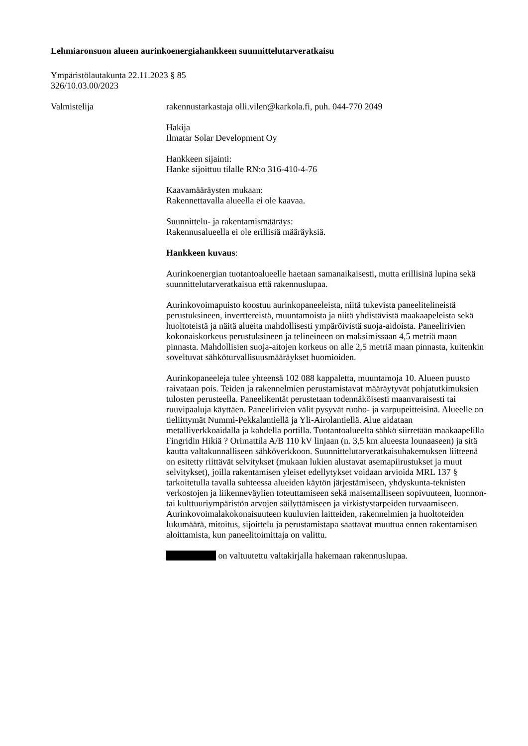Lehmiaronsuon alueen aurinkoenergiahankkeen suunnittelutarveratkaisu
Ympäristölautakunta 22.11.2023 § 85
326/10.03.00/2023
Valmistelija rakennustarkastaja olli.vilen@karkola.fi, puh. 044-770 2049
Hakija
Ilmatar Solar Development Oy
Hankkeen sijainti:
Hanke sijoittuu tilalle RN:o 316-410-4-76
Kaavamääräysten mukaan:
Rakennettavalla alueella ei ole kaavaa.
Suunnittelu- ja rakentamismääräys:
Rakennusalueella ei ole erillisiä määräyksiä.
Hankkeen kuvaus:
Aurinkoenergian tuotantoalueelle haetaan samanaikaisesti, mutta erillisinä lupina sekä suunnittelutarveratkaisua että rakennuslupaa.
Aurinkovoimapuisto koostuu aurinkopaneeleista, niitä tukevista paneelitelineistä perustuksineen, inverttereistä, muuntamoista ja niitä yhdistävistä maakaapeleista sekä huoltoteistä ja näitä alueita mahdollisesti ympäröivistä suoja-aidoista. Paneelirivien kokonaiskorkeus perustuksineen ja telineineen on maksimissaan 4,5 metriä maan pinnasta. Mahdollisien suoja-aitojen korkeus on alle 2,5 metriä maan pinnasta, kuitenkin soveltuvat sähköturvallisuusmääräykset huomioiden.
Aurinkopaneeleja tulee yhteensä 102 088 kappaletta, muuntamoja 10. Alueen puusto raivataan pois. Teiden ja rakennelmien perustamistavat määräytyvät pohjatutkimuksien tulosten perusteella. Paneelikentät perustetaan todennäköisesti maanvaraisesti tai ruuvipaaluja käyttäen. Paneelirivien välit pysyvät ruoho- ja varpupeitteisinä. Alueelle on tieliittymät Nummi-Pekkalantiellä ja Yli-Airolantiellä. Alue aidataan metalliverkkoaidalla ja kahdella portilla. Tuotantoalueelta sähkö siirretään maakaapelilla Fingridin Hikiä ? Orimattila A/B 110 kV linjaan (n. 3,5 km alueesta lounaaseen) ja sitä kautta valtakunnalliseen sähköverkkoon. Suunnittelutarveratkaisuhakemuksen liitteenä on esitetty riittävät selvitykset (mukaan lukien alustavat asemapiirustukset ja muut selvitykset), joilla rakentamisen yleiset edellytykset voidaan arvioida MRL 137 § tarkoitetulla tavalla suhteessa alueiden käytön järjestämiseen, yhdyskunta-teknisten verkostojen ja liikenneväylien toteuttamiseen sekä maisemalliseen sopivuuteen, luonnon- tai kulttuuriympäristön arvojen säilyttämiseen ja virkistystarpeiden turvaamiseen. Aurinkovoimalakokonaisuuteen kuuluvien laitteiden, rakennelmien ja huoltoteiden lukumäärä, mitoitus, sijoittelu ja perustamistapa saattavat muuttua ennen rakentamisen aloittamista, kun paneelitoimittaja on valittu.
on valtuutettu valtakirjalla hakemaan rakennuslupaa.